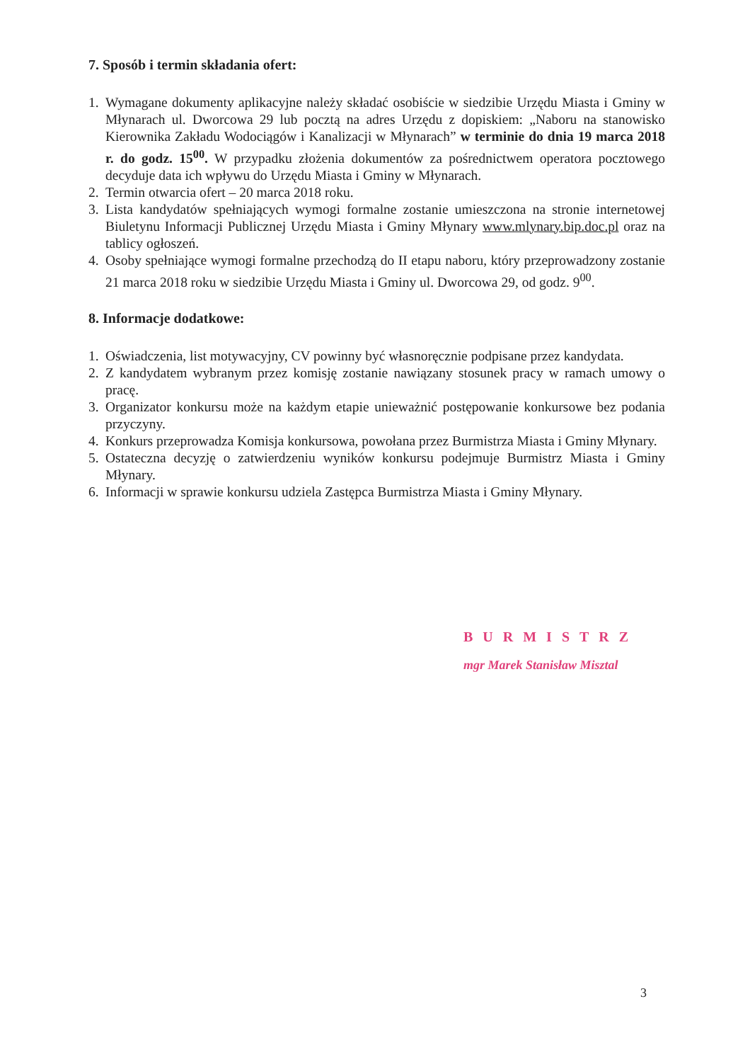7. Sposób i termin składania ofert:
1. Wymagane dokumenty aplikacyjne należy składać osobiście w siedzibie Urzędu Miasta i Gminy w Młynarach ul. Dworcowa 29 lub pocztą na adres Urzędu z dopiskiem: „Naboru na stanowisko Kierownika Zakładu Wodociągów i Kanalizacji w Młynarach” w terminie do dnia 19 marca 2018 r. do godz. 15<sup>00</sup>. W przypadku złożenia dokumentów za pośrednictwem operatora pocztowego decyduje data ich wpływu do Urzędu Miasta i Gminy w Młynarach.
2. Termin otwarcia ofert – 20 marca 2018 roku.
3. Lista kandydatów spełniających wymogi formalne zostanie umieszczona na stronie internetowej Biuletynu Informacji Publicznej Urzędu Miasta i Gminy Młynary www.mlynary.bip.doc.pl oraz na tablicy ogłoszeń.
4. Osoby spełniające wymogi formalne przechodzą do II etapu naboru, który przeprowadzony zostanie 21 marca 2018 roku w siedzibie Urzędu Miasta i Gminy ul. Dworcowa 29, od godz. 9<sup>00</sup>.
8. Informacje dodatkowe:
1. Oświadczenia, list motywacyjny, CV powinny być własnoręcznie podpisane przez kandydata.
2. Z kandydatem wybranym przez komisję zostanie nawiązany stosunek pracy w ramach umowy o pracę.
3. Organizator konkursu może na każdym etapie unieważnić postępowanie konkursowe bez podania przyczyny.
4. Konkurs przeprowadza Komisja konkursowa, powołana przez Burmistrza Miasta i Gminy Młynary.
5. Ostateczna decyzję o zatwierdzeniu wyników konkursu podejmuje Burmistrz Miasta i Gminy Młynary.
6. Informacji w sprawie konkursu udziela Zastępca Burmistrza Miasta i Gminy Młynary.
BURMISTRZ
mgr Marek Stanisław Misztal
3